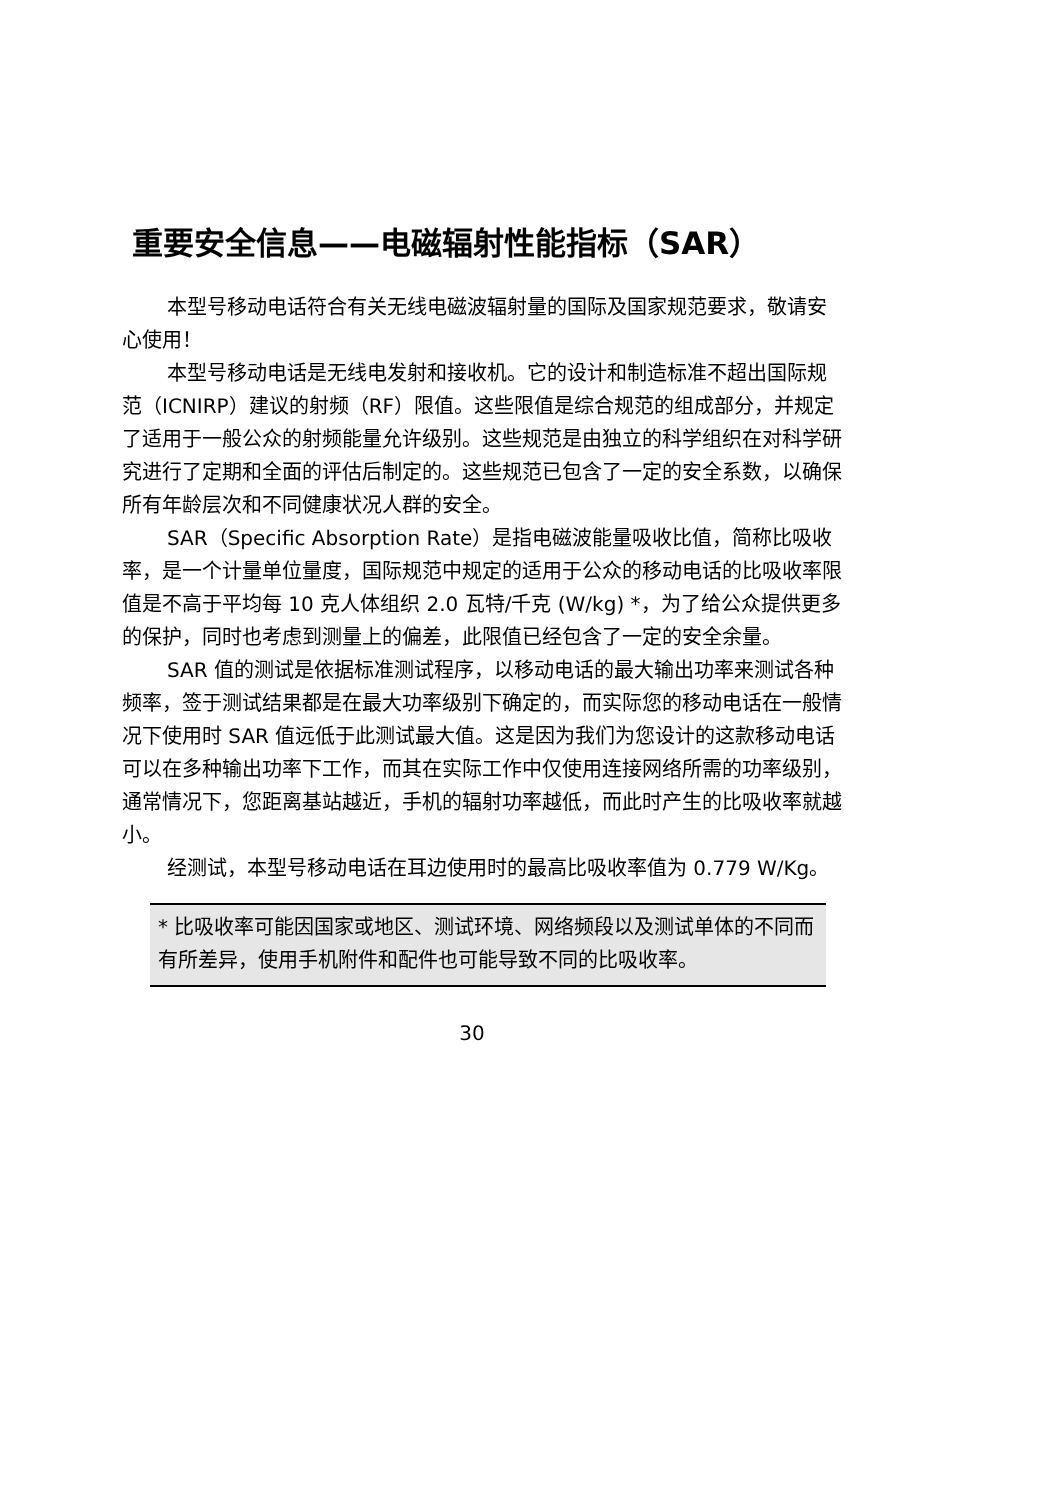重要安全信息——电磁辐射性能指标（SAR）
本型号移动电话符合有关无线电磁波辐射量的国际及国家规范要求，敬请安心使用！
本型号移动电话是无线电发射和接收机。它的设计和制造标准不超出国际规范（ICNIRP）建议的射频（RF）限值。这些限值是综合规范的组成部分，并规定了适用于一般公众的射频能量允许级别。这些规范是由独立的科学组织在对科学研究进行了定期和全面的评估后制定的。这些规范已包含了一定的安全系数，以确保所有年龄层次和不同健康状况人群的安全。
SAR（Specific Absorption Rate）是指电磁波能量吸收比值，简称比吸收率，是一个计量单位量度，国际规范中规定的适用于公众的移动电话的比吸收率限值是不高于平均每 10 克人体组织 2.0 瓦特/千克 (W/kg) *，为了给公众提供更多的保护，同时也考虑到测量上的偏差，此限值已经包含了一定的安全余量。
SAR 值的测试是依据标准测试程序，以移动电话的最大输出功率来测试各种频率，签于测试结果都是在最大功率级别下确定的，而实际您的移动电话在一般情况下使用时 SAR 值远低于此测试最大值。这是因为我们为您设计的这款移动电话可以在多种输出功率下工作，而其在实际工作中仅使用连接网络所需的功率级别，通常情况下，您距离基站越近，手机的辐射功率越低，而此时产生的比吸收率就越小。
经测试，本型号移动电话在耳边使用时的最高比吸收率值为 0.779 W/Kg。
* 比吸收率可能因国家或地区、测试环境、网络频段以及测试单体的不同而有所差异，使用手机附件和配件也可能导致不同的比吸收率。
30